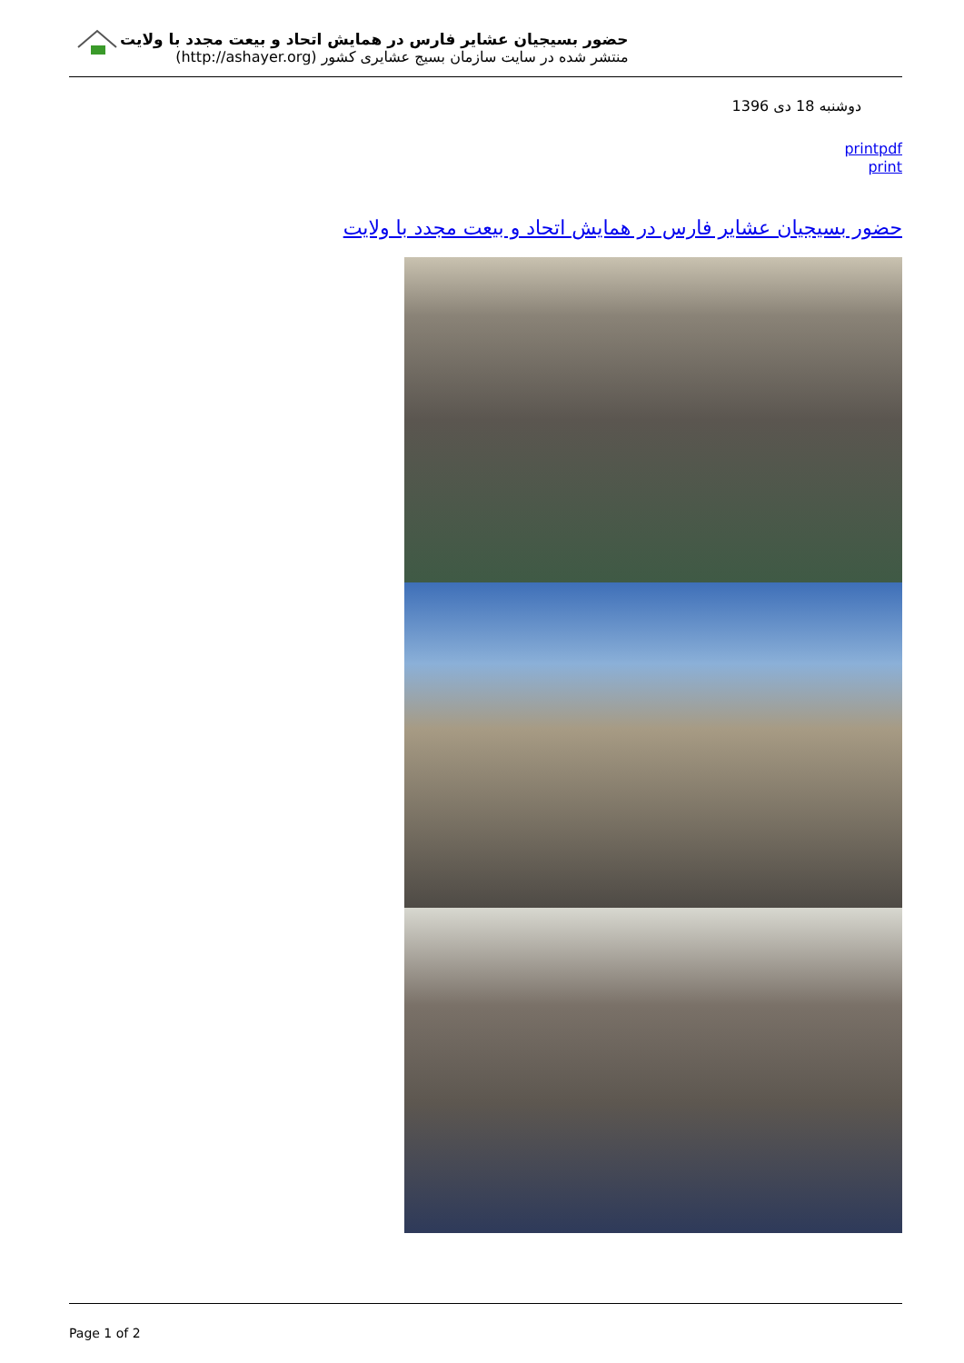حضور بسیجیان عشایر فارس در همایش اتحاد و بیعت مجدد با ولایت
منتشر شده در سایت سازمان بسیج عشایری کشور (http://ashayer.org)
دوشنبه 18 دی 1396
printpdf
print
حضور بسیجیان عشایر فارس در همایش اتحاد و بیعت مجدد با ولایت
Page 1 of 2